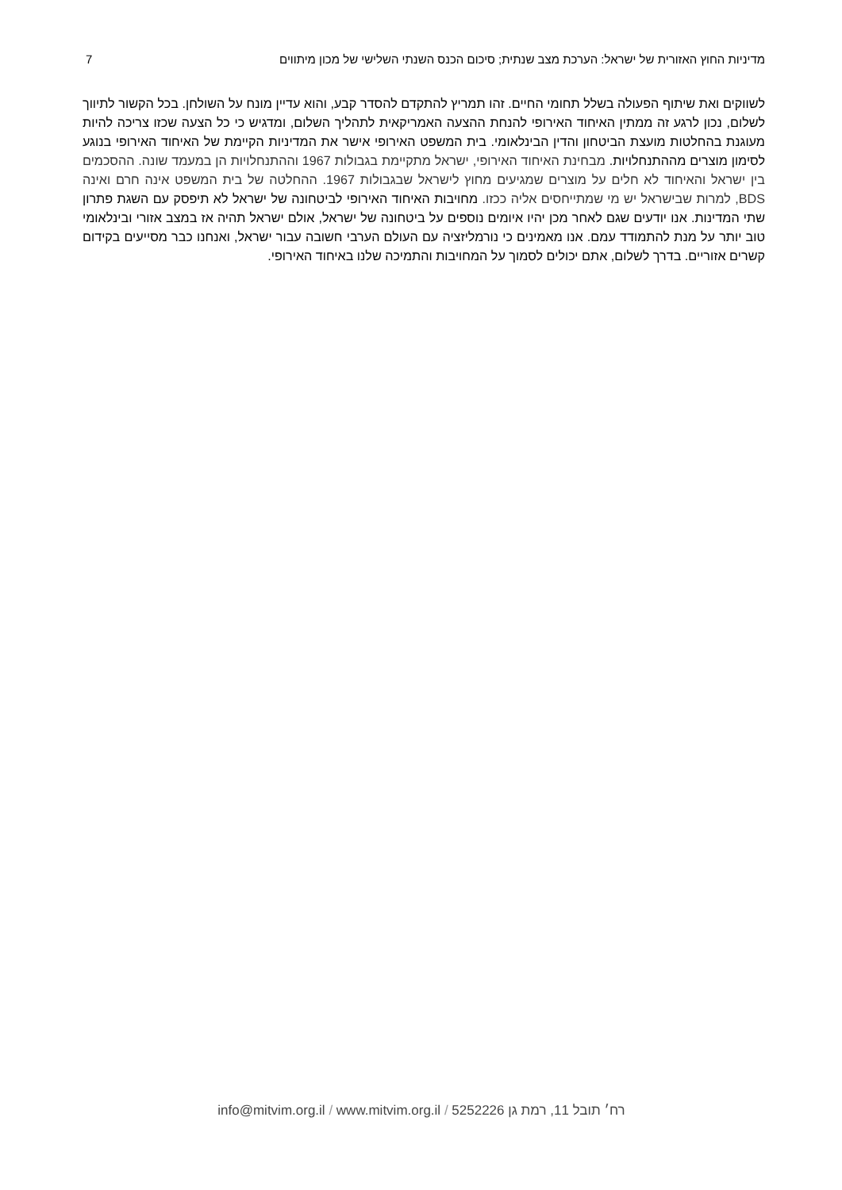מדיניות החוץ האזורית של ישראל: הערכת מצב שנתית; סיכום הכנס השנתי השלישי של מכון מיתווים 7
לשווקים ואת שיתוף הפעולה בשלל תחומי החיים. זהו תמריץ להתקדם להסדר קבע, והוא עדיין מונח על השולחן. בכל הקשור לתיווך לשלום, נכון לרגע זה ממתין האיחוד האירופי להנחת ההצעה האמריקאית לתהליך השלום, ומדגיש כי כל הצעה שכזו צריכה להיות מעוגנת בהחלטות מועצת הביטחון והדין הבינלאומי. בית המשפט האירופי אישר את המדיניות הקיימת של האיחוד האירופי בנוגע לסימון מוצרים מההתנחלויות. מבחינת האיחוד האירופי, ישראל מתקיימת בגבולות 1967 וההתנחלויות הן במעמד שונה. ההסכמים בין ישראל והאיחוד לא חלים על מוצרים שמגיעים מחוץ לישראל שבגבולות 1967. ההחלטה של בית המשפט אינה חרם ואינה BDS, למרות שבישראל יש מי שמתייחסים אליה ככזו. מחויבות האיחוד האירופי לביטחונה של ישראל לא תיפסק עם השגת פתרון שתי המדינות. אנו יודעים שגם לאחר מכן יהיו איומים נוספים על ביטחונה של ישראל, אולם ישראל תהיה אז במצב אזורי ובינלאומי טוב יותר על מנת להתמודד עמם. אנו מאמינים כי נורמליזציה עם העולם הערבי חשובה עבור ישראל, ואנחנו כבר מסייעים בקידום קשרים אזוריים. בדרך לשלום, אתם יכולים לסמוך על המחויבות והתמיכה שלנו באיחוד האירופי.
רח׳ תובל 11, רמת גן 5252226 / www.mitvim.org.il / info@mitvim.org.il